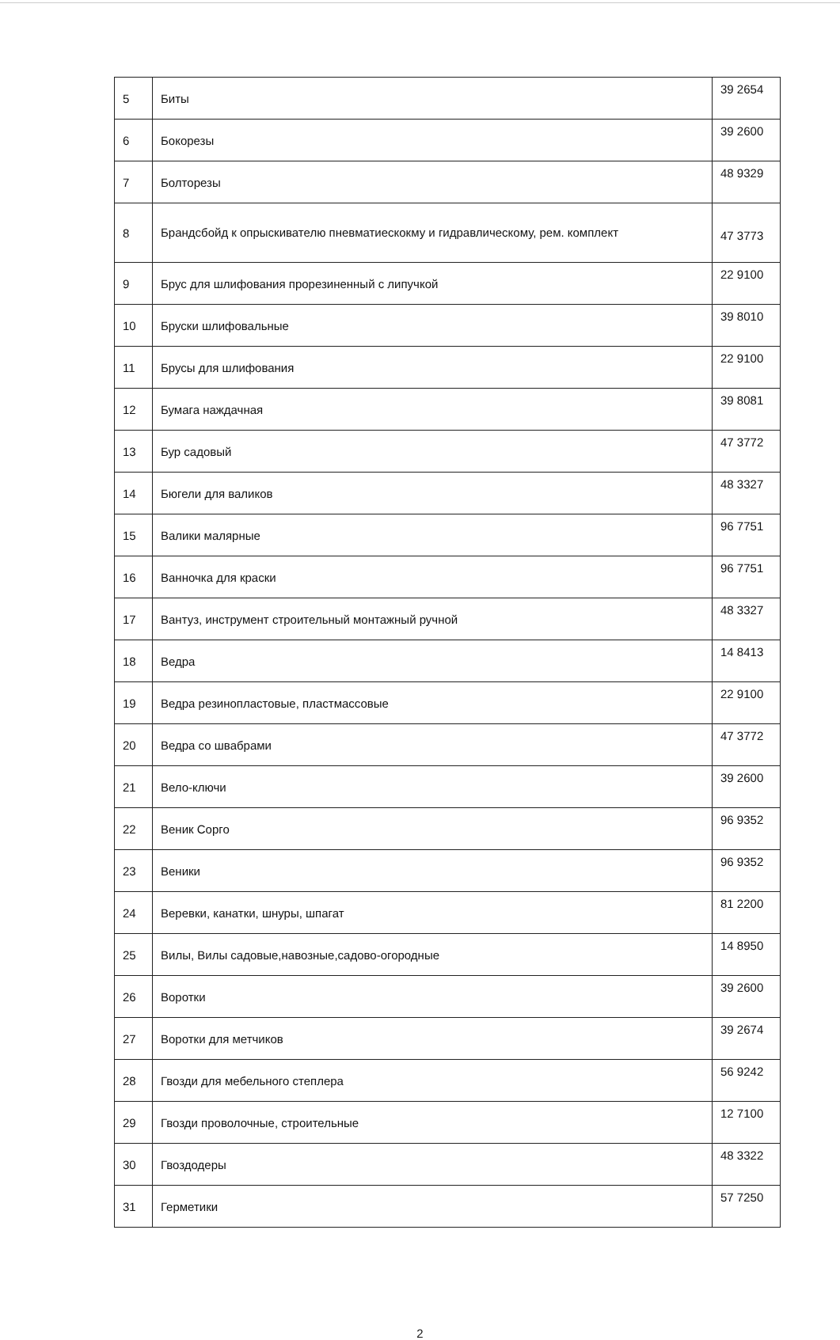| 5 | Биты | 39 2654 |
| 6 | Бокорезы | 39 2600 |
| 7 | Болторезы | 48 9329 |
| 8 | Брандсбойд к опрыскивателю пневматиескокму и гидравлическому, рем. комплект | 47 3773 |
| 9 | Брус для шлифования прорезиненный с липучкой | 22 9100 |
| 10 | Бруски шлифовальные | 39 8010 |
| 11 | Брусы для шлифования | 22 9100 |
| 12 | Бумага наждачная | 39 8081 |
| 13 | Бур садовый | 47 3772 |
| 14 | Бюгели для валиков | 48 3327 |
| 15 | Валики малярные | 96 7751 |
| 16 | Ванночка для краски | 96 7751 |
| 17 | Вантуз, инструмент строительный монтажный ручной | 48 3327 |
| 18 | Ведра | 14 8413 |
| 19 | Ведра резинопластовые, пластмассовые | 22 9100 |
| 20 | Ведра со швабрами | 47 3772 |
| 21 | Вело-ключи | 39 2600 |
| 22 | Веник Сорго | 96 9352 |
| 23 | Веники | 96 9352 |
| 24 | Веревки, канатки, шнуры, шпагат | 81 2200 |
| 25 | Вилы, Вилы садовые,навозные,садово-огородные | 14 8950 |
| 26 | Воротки | 39 2600 |
| 27 | Воротки для метчиков | 39 2674 |
| 28 | Гвозди для мебельного степлера | 56 9242 |
| 29 | Гвозди проволочные, строительные | 12 7100 |
| 30 | Гвоздодеры | 48 3322 |
| 31 | Герметики | 57 7250 |
2